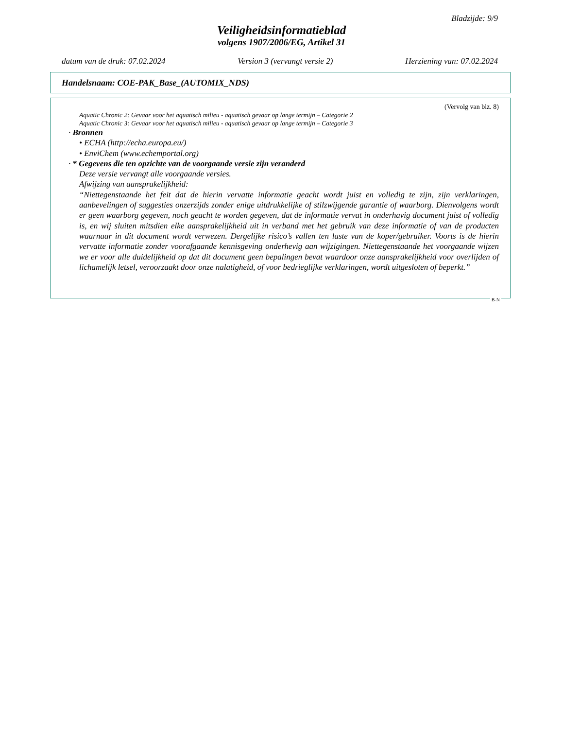Bladzijde: 9/9
Veiligheidsinformatieblad
volgens 1907/2006/EG, Artikel 31
datum van de druk: 07.02.2024 Version 3 (vervangt versie 2) Herziening van: 07.02.2024
Handelsnaam: COE-PAK_Base_(AUTOMIX_NDS)
(Vervolg van blz. 8)
Aquatic Chronic 2: Gevaar voor het aquatisch milieu - aquatisch gevaar op lange termijn – Categorie 2
Aquatic Chronic 3: Gevaar voor het aquatisch milieu - aquatisch gevaar op lange termijn – Categorie 3
· Bronnen
• ECHA (http://echa.europa.eu/)
• EnviChem (www.echemportal.org)
· * Gegevens die ten opzichte van de voorgaande versie zijn veranderd
Deze versie vervangt alle voorgaande versies.
Afwijzing van aansprakelijkheid:
“Niettegenstaande het feit dat de hierin vervatte informatie geacht wordt juist en volledig te zijn, zijn verklaringen, aanbevelingen of suggesties onzerzijds zonder enige uitdrukkelijke of stilzwijgende garantie of waarborg. Dienvolgens wordt er geen waarborg gegeven, noch geacht te worden gegeven, dat de informatie vervat in onderhavig document juist of volledig is, en wij sluiten mitsdien elke aansprakelijkheid uit in verband met het gebruik van deze informatie of van de producten waarnaar in dit document wordt verwezen. Dergelijke risico’s vallen ten laste van de koper/gebruiker. Voorts is de hierin vervatte informatie zonder voorafgaande kennisgeving onderhevig aan wijzigingen. Niettegenstaande het voorgaande wijzen we er voor alle duidelijkheid op dat dit document geen bepalingen bevat waardoor onze aansprakelijkheid voor overlijden of lichamelijk letsel, veroorzaakt door onze nalatigheid, of voor bedrieglijke verklaringen, wordt uitgesloten of beperkt.”
B-N